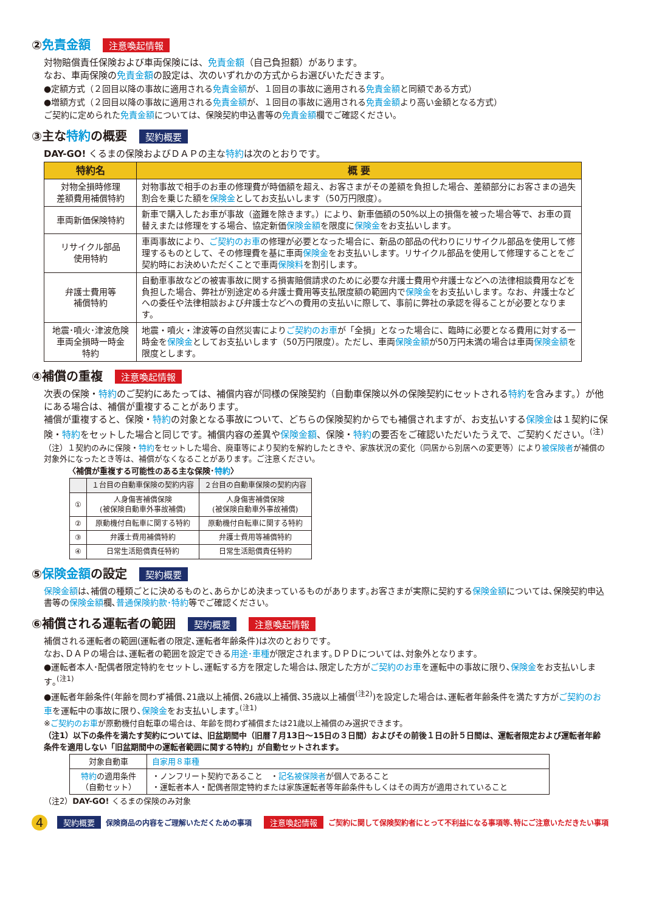②免責金額 注意喚起情報
対物賠償責任保険および車両保険には、免責金額（自己負担額）があります。
なお、車両保険の免責金額の設定は、次のいずれかの方式からお選びいただきます。
●定額方式（２回目以降の事故に適用される免責金額が、１回目の事故に適用される免責金額と同額である方式）
●増額方式（２回目以降の事故に適用される免責金額が、１回目の事故に適用される免責金額より高い金額となる方式）
ご契約に定められた免責金額については、保険契約申込書等の免責金額欄でご確認ください。
③主な特約の概要 契約概要
DAY-GO! くるまの保険およびＤＡＰの主な特約は次のとおりです。
| 特約名 | 概 要 |
| --- | --- |
| 対物全損時修理 差額費用補償特約 | 対物事故で相手のお車の修理費が時価額を超え、お客さまがその差額を負担した場合、差額部分にお客さまの過失割合を乗じた額を 保険金 としてお支払いします（50万円限度）。 |
| 車両新価保険特約 | 新車で購入したお車が事故（盗難を除きます。）により、新車価額の50%以上の損傷を被った場合等で、お車の買替えまたは修理をする場合、協定新価 保険金額 を限度に 保険金 をお支払いします。 |
| リサイクル部品 使用特約 | 車両事故により、 ご契約のお車 の修理が必要となった場合に、新品の部品の代わりにリサイクル部品を使用して修理するものとして、その修理費を基に車両 保険金 をお支払いします。リサイクル部品を使用して修理することをご契約時にお決めいただくことで車両 保険料 を割引します。 |
| 弁護士費用等 補償特約 | 自動車事故などの被害事故に関する損害賠償請求のために必要な弁護士費用や弁護士などへの法律相談費用などを負担した場合、弊社が別途定める弁護士費用等支払限度額の範囲内で 保険金 をお支払いします。なお、弁護士などへの委任や法律相談および弁護士などへの費用の支払いに際して、事前に弊社の承認を得ることが必要となります。 |
| 地震･噴火･津波危険 車両全損時一時金 特約 | 地震・噴火・津波等の自然災害により ご契約のお車 が「全損」となった場合に、臨時に必要となる費用に対する一時金を 保険金 としてお支払いします（50万円限度）。ただし、車両 保険金額 が50万円未満の場合は車両 保険金額 を限度とします。 |
④補償の重複 注意喚起情報
次表の保険・特約のご契約にあたっては、補償内容が同様の保険契約（自動車保険以外の保険契約にセットされる特約を含みます。）が他にある場合は、補償が重複することがあります。
補償が重複すると、保険・特約の対象となる事故について、どちらの保険契約からでも補償されますが、お支払いする保険金は１契約に保険・特約をセットした場合と同じです。補償内容の差異や保険金額、保険・特約の要否をご確認いただいたうえで、ご契約ください。<sup>(注)</sup>
（注）１契約のみに保険・特約をセットした場合、廃車等により契約を解約したときや、家族状況の変化（同居から別居への変更等）により被保険者が補償の対象外になったとき等は、補償がなくなることがあります。ご注意ください。
〈補償が重複する可能性のある主な保険･特約〉
| | １台目の自動車保険の契約内容 | ２台目の自動車保険の契約内容 |
| --- | --- | --- |
| ① | 人身傷害補償保険 (被保険自動車外事故補償) | 人身傷害補償保険 (被保険自動車外事故補償) |
| ② | 原動機付自転車に関する特約 | 原動機付自転車に関する特約 |
| ③ | 弁護士費用補償特約 | 弁護士費用等補償特約 |
| ④ | 日常生活賠償責任特約 | 日常生活賠償責任特約 |
⑤保険金額の設定 契約概要
保険金額は､補償の種類ごとに決めるものと､あらかじめ決まっているものがあります｡お客さまが実際に契約する保険金額については､保険契約申込書等の保険金額欄､普通保険約款･特約等でご確認ください｡
⑥補償される運転者の範囲 契約概要 注意喚起情報
補償される運転者の範囲(運転者の限定､運転者年齢条件)は次のとおりです｡
なお､ＤＡＰの場合は､運転者の範囲を設定できる用途･車種が限定されます｡ＤＰＤについては､対象外となります｡
●運転者本人･配偶者限定特約をセットし､運転する方を限定した場合は､限定した方がご契約のお車を運転中の事故に限り､保険金をお支払いします｡<sup>(注1)</sup>
●運転者年齢条件(年齢を問わず補償､21歳以上補償､26歳以上補償､35歳以上補償<sup>(注2)</sup>)を設定した場合は､運転者年齢条件を満たす方がご契約のお車を運転中の事故に限り､保険金をお支払いします｡<sup>(注1)</sup>
※ご契約のお車が原動機付自転車の場合は、年齢を問わず補償または21歳以上補償のみ選択できます。
（注1）以下の条件を満たす契約については、旧盆期間中（旧暦７月13日～15日の３日間）およびその前後１日の計５日間は、運転者限定および運転者年齢条件を適用しない「旧盆期間中の運転者範囲に関する特約」が自動セットされます。
| 対象自動車 | 自家用８車種 |
| 特約 の適用条件 （自動セット） | ・ノンフリート契約であること ・ 記名被保険者 が個人であること ・運転者本人・配偶者限定特約または家族運転者等年齢条件もしくはその両方が適用されていること |
（注2）DAY-GO! くるまの保険のみ対象
4 契約概要 保険商品の内容をご理解いただくための事項 注意喚起情報 ご契約に関して保険契約者にとって不利益になる事項等､特にご注意いただきたい事項